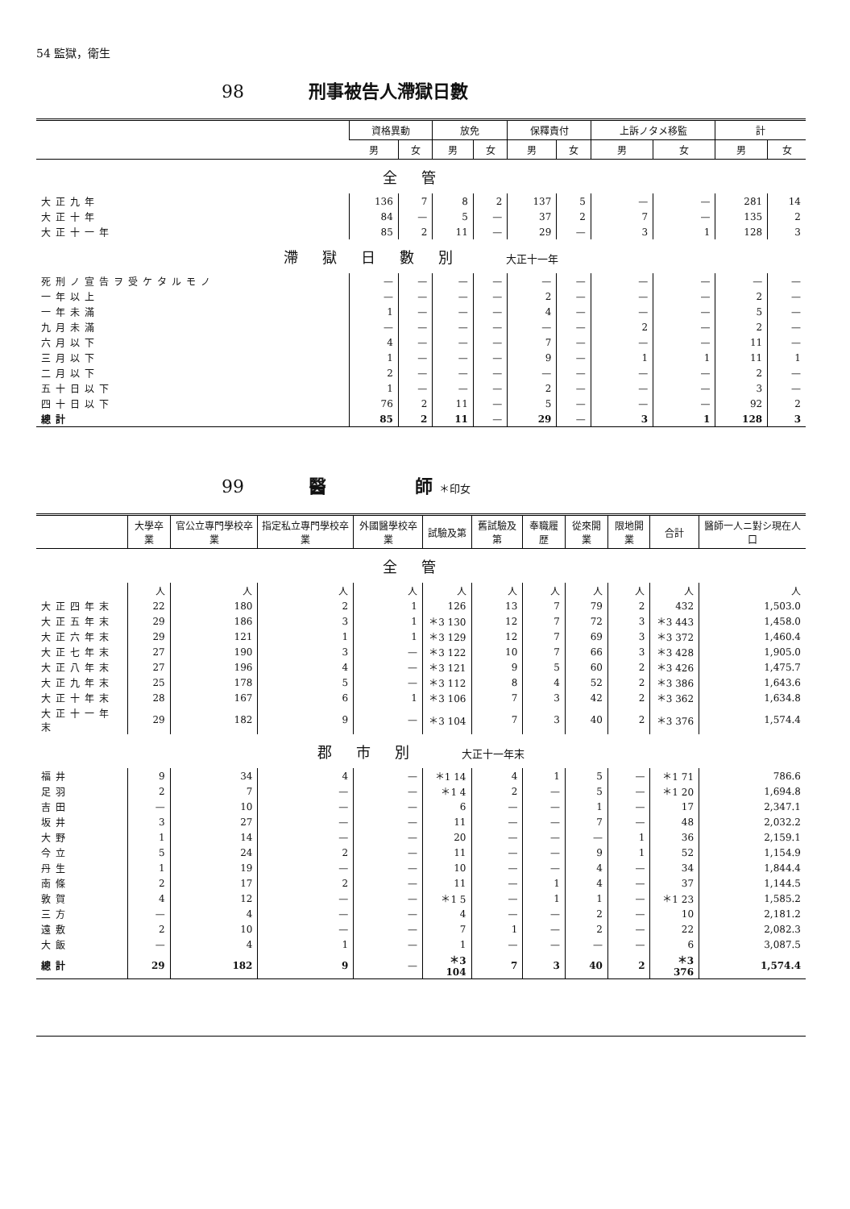54 監獄，衛生
98 刑事被告人滯獄日數
| | 資格異動 | | 放免 | | 保釋責付 | | 上訴ノタメ移監 | | 計 | |
| --- | --- | --- | --- | --- | --- | --- | --- | --- | --- | --- |
| | 男 | 女 | 男 | 女 | 男 | 女 | 男 | 女 | 男 | 女 |
| 全管 | | | | | | | | | | |
| 大正九年 | 136 | 7 | 8 | 2 | 137 | 5 | — | — | 281 | 14 |
| 大正十年 | 84 | — | 5 | — | 37 | 2 | 7 | — | 135 | 2 |
| 大正十一年 | 85 | 2 | 11 | — | 29 | — | 3 | 1 | 128 | 3 |
| 滯獄日數別 大正十一年 | | | | | | | | | | |
| 死刑ノ宣告ヲ受ケタルモノ | — | — | — | — | — | — | — | — | — | — |
| 一年以上 | — | — | — | — | 2 | — | — | — | 2 | — |
| 一年未滿 | 1 | — | — | — | 4 | — | — | — | 5 | — |
| 九月未滿 | — | — | — | — | — | — | 2 | — | 2 | — |
| 六月以下 | 4 | — | — | — | 7 | — | — | — | 11 | — |
| 三月以下 | 1 | — | — | — | 9 | — | 1 | 1 | 11 | 1 |
| 二月以下 | 2 | — | — | — | — | — | — | — | 2 | — |
| 五十日以下 | 1 | — | — | — | 2 | — | — | — | 3 | — |
| 四十日以下 | 76 | 2 | 11 | — | 5 | — | — | — | 92 | 2 |
| 總計 | 85 | 2 | 11 | — | 29 | — | 3 | 1 | 128 | 3 |
99 醫　　　　　師 ＊印女
| | 大學卒業 | 官公立專門學校卒業 | 指定私立專門學校卒業 | 外國醫學校卒業 | 試驗及第 | 舊試驗及第 | 奉職履歴 | 從來開業 | 限地開業 | 合計 | 醫師一人ニ對シ現在人口 |
| --- | --- | --- | --- | --- | --- | --- | --- | --- | --- | --- | --- |
| 全管 | | | | | | | | | | | |
| | 人 | 人 | 人 | 人 | 人 | 人 | 人 | 人 | 人 | 人 | 人 |
| 大正四年末 | 22 | 180 | 2 | 1 | 126 | 13 | 7 | 79 | 2 | 432 | 1,503.0 |
| 大正五年末 | 29 | 186 | 3 | 1 | ＊3 130 | 12 | 7 | 72 | 3 | ＊3 443 | 1,458.0 |
| 大正六年末 | 29 | 121 | 1 | 1 | ＊3 129 | 12 | 7 | 69 | 3 | ＊3 372 | 1,460.4 |
| 大正七年末 | 27 | 190 | 3 | — | ＊3 122 | 10 | 7 | 66 | 3 | ＊3 428 | 1,905.0 |
| 大正八年末 | 27 | 196 | 4 | — | ＊3 121 | 9 | 5 | 60 | 2 | ＊3 426 | 1,475.7 |
| 大正九年末 | 25 | 178 | 5 | — | ＊3 112 | 8 | 4 | 52 | 2 | ＊3 386 | 1,643.6 |
| 大正十年末 | 28 | 167 | 6 | 1 | ＊3 106 | 7 | 3 | 42 | 2 | ＊3 362 | 1,634.8 |
| 大正十一年末 | 29 | 182 | 9 | — | ＊3 104 | 7 | 3 | 40 | 2 | ＊3 376 | 1,574.4 |
| 郡市別 大正十一年末 | | | | | | | | | | | |
| 福井 | 9 | 34 | 4 | — | ＊1 14 | 4 | 1 | 5 | — | ＊1 71 | 786.6 |
| 足羽 | 2 | 7 | — | — | ＊1 4 | 2 | — | 5 | — | ＊1 20 | 1,694.8 |
| 吉田 | — | 10 | — | — | 6 | — | — | 1 | — | 17 | 2,347.1 |
| 坂井 | 3 | 27 | — | — | 11 | — | — | 7 | — | 48 | 2,032.2 |
| 大野 | 1 | 14 | — | — | 20 | — | — | — | 1 | 36 | 2,159.1 |
| 今立 | 5 | 24 | 2 | — | 11 | — | — | 9 | 1 | 52 | 1,154.9 |
| 丹生 | 1 | 19 | — | — | 10 | — | — | 4 | — | 34 | 1,844.4 |
| 南條 | 2 | 17 | 2 | — | 11 | — | 1 | 4 | — | 37 | 1,144.5 |
| 敦賀 | 4 | 12 | — | — | ＊1 5 | — | 1 | 1 | — | ＊1 23 | 1,585.2 |
| 三方 | — | 4 | — | — | 4 | — | — | 2 | — | 10 | 2,181.2 |
| 遠敷 | 2 | 10 | — | — | 7 | 1 | — | 2 | — | 22 | 2,082.3 |
| 大飯 | — | 4 | 1 | — | 1 | — | — | — | — | 6 | 3,087.5 |
| 總計 | 29 | 182 | 9 | — | ＊3 104 | 7 | 3 | 40 | 2 | ＊3 376 | 1,574.4 |